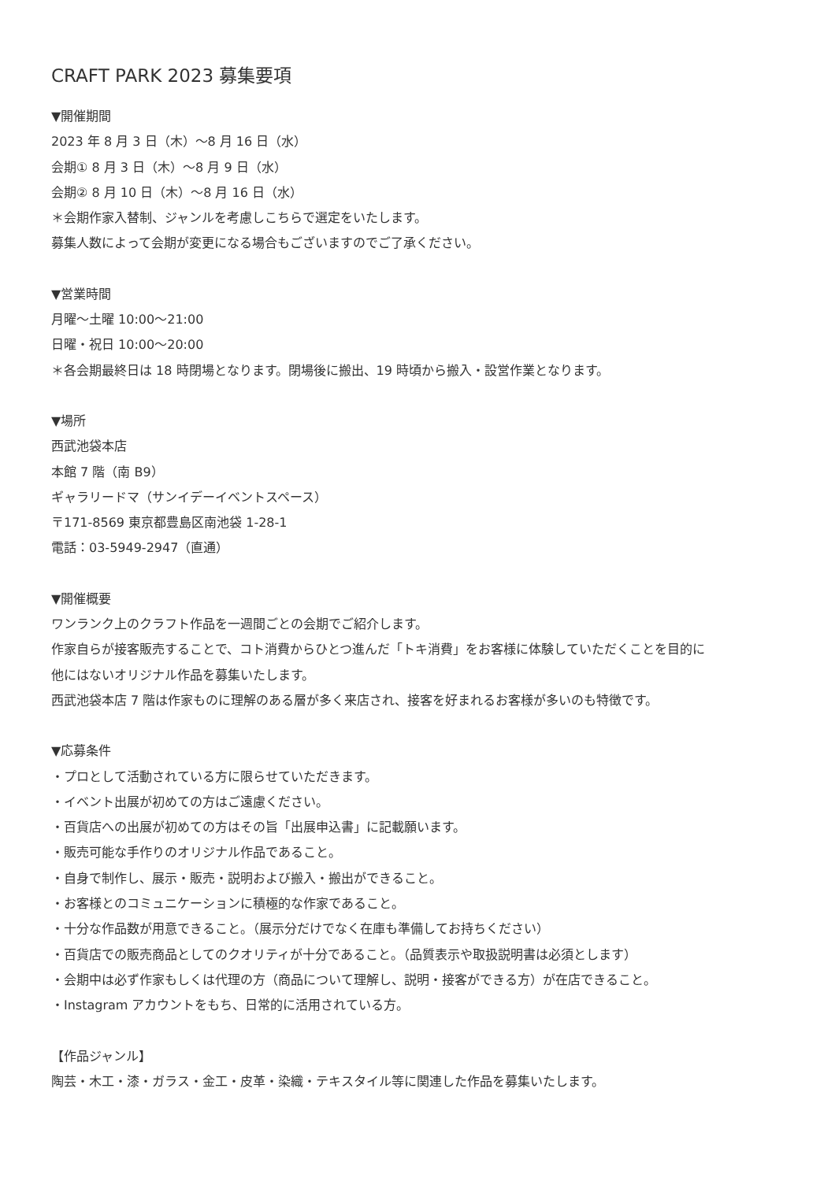CRAFT PARK 2023 募集要項
▼開催期間
2023 年 8 月 3 日（木）～8 月 16 日（水）
会期① 8 月 3 日（木）～8 月 9 日（水）
会期② 8 月 10 日（木）～8 月 16 日（水）
＊会期作家入替制、ジャンルを考慮しこちらで選定をいたします。
募集人数によって会期が変更になる場合もございますのでご了承ください。
▼営業時間
月曜～土曜 10:00～21:00
日曜・祝日 10:00～20:00
＊各会期最終日は 18 時閉場となります。閉場後に搬出、19 時頃から搬入・設営作業となります。
▼場所
西武池袋本店
本館 7 階（南 B9）
ギャラリードマ（サンイデーイベントスペース）
〒171-8569 東京都豊島区南池袋 1-28-1
電話：03-5949-2947（直通）
▼開催概要
ワンランク上のクラフト作品を一週間ごとの会期でご紹介します。
作家自らが接客販売することで、コト消費からひとつ進んだ「トキ消費」をお客様に体験していただくことを目的に
他にはないオリジナル作品を募集いたします。
西武池袋本店 7 階は作家ものに理解のある層が多く来店され、接客を好まれるお客様が多いのも特徴です。
▼応募条件
・プロとして活動されている方に限らせていただきます。
・イベント出展が初めての方はご遠慮ください。
・百貨店への出展が初めての方はその旨「出展申込書」に記載願います。
・販売可能な手作りのオリジナル作品であること。
・自身で制作し、展示・販売・説明および搬入・搬出ができること。
・お客様とのコミュニケーションに積極的な作家であること。
・十分な作品数が用意できること。（展示分だけでなく在庫も準備してお持ちください）
・百貨店での販売商品としてのクオリティが十分であること。（品質表示や取扱説明書は必須とします）
・会期中は必ず作家もしくは代理の方（商品について理解し、説明・接客ができる方）が在店できること。
・Instagram アカウントをもち、日常的に活用されている方。
【作品ジャンル】
陶芸・木工・漆・ガラス・金工・皮革・染織・テキスタイル等に関連した作品を募集いたします。